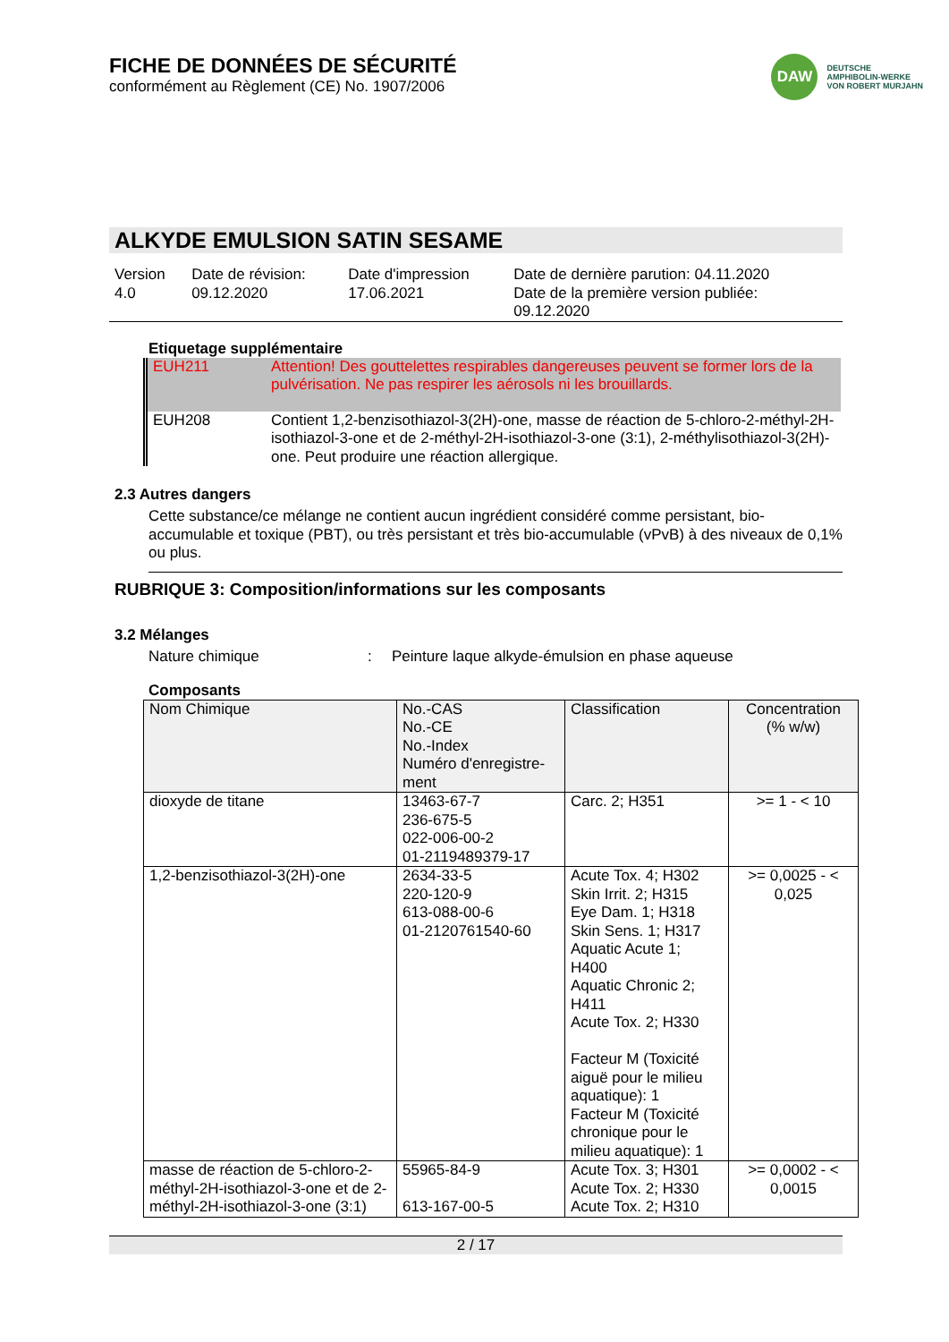FICHE DE DONNÉES DE SÉCURITÉ
conformément au Règlement (CE) No. 1907/2006
DAW
DEUTSCHE
AMPHIBOLIN-WERKE
VON ROBERT MURJAHN
ALKYDE EMULSION SATIN SESAME
| Version 4.0 | Date de révision: 09.12.2020 | Date d'impression 17.06.2021 | Date de dernière parution: 04.11.2020 Date de la première version publiée: 09.12.2020 |
Etiquetage supplémentaire
| EUH211 | Attention! Des gouttelettes respirables dangereuses peuvent se former lors de la pulvérisation. Ne pas respirer les aérosols ni les brouillards. |
| EUH208 | Contient 1,2-benzisothiazol-3(2H)-one, masse de réaction de 5-chloro-2-méthyl-2H-isothiazol-3-one et de 2-méthyl-2H-isothiazol-3-one (3:1), 2-méthylisothiazol-3(2H)-one. Peut produire une réaction allergique. |
2.3 Autres dangers
Cette substance/ce mélange ne contient aucun ingrédient considéré comme persistant, bio-accumulable et toxique (PBT), ou très persistant et très bio-accumulable (vPvB) à des niveaux de 0,1% ou plus.
RUBRIQUE 3: Composition/informations sur les composants
3.2 Mélanges
Nature chimique: Peinture laque alkyde-émulsion en phase aqueuse
Composants
| Nom Chimique | No.-CAS No.-CE No.-Index Numéro d'enregistre- ment | Classification | Concentration (% w/w) |
| --- | --- | --- | --- |
| dioxyde de titane | 13463-67-7 236-675-5 022-006-00-2 01-2119489379-17 | Carc. 2; H351 | >= 1 - < 10 |
| 1,2-benzisothiazol-3(2H)-one | 2634-33-5 220-120-9 613-088-00-6 01-2120761540-60 | Acute Tox. 4; H302 Skin Irrit. 2; H315 Eye Dam. 1; H318 Skin Sens. 1; H317 Aquatic Acute 1; H400 Aquatic Chronic 2; H411 Acute Tox. 2; H330 Facteur M (Toxicité aiguë pour le milieu aquatique): 1 Facteur M (Toxicité chronique pour le milieu aquatique): 1 | >= 0,0025 - < 0,025 |
| masse de réaction de 5-chloro-2-méthyl-2H-isothiazol-3-one et de 2-méthyl-2H-isothiazol-3-one (3:1) | 55965-84-9 613-167-00-5 | Acute Tox. 3; H301 Acute Tox. 2; H330 Acute Tox. 2; H310 | >= 0,0002 - < 0,0015 |
2 / 17